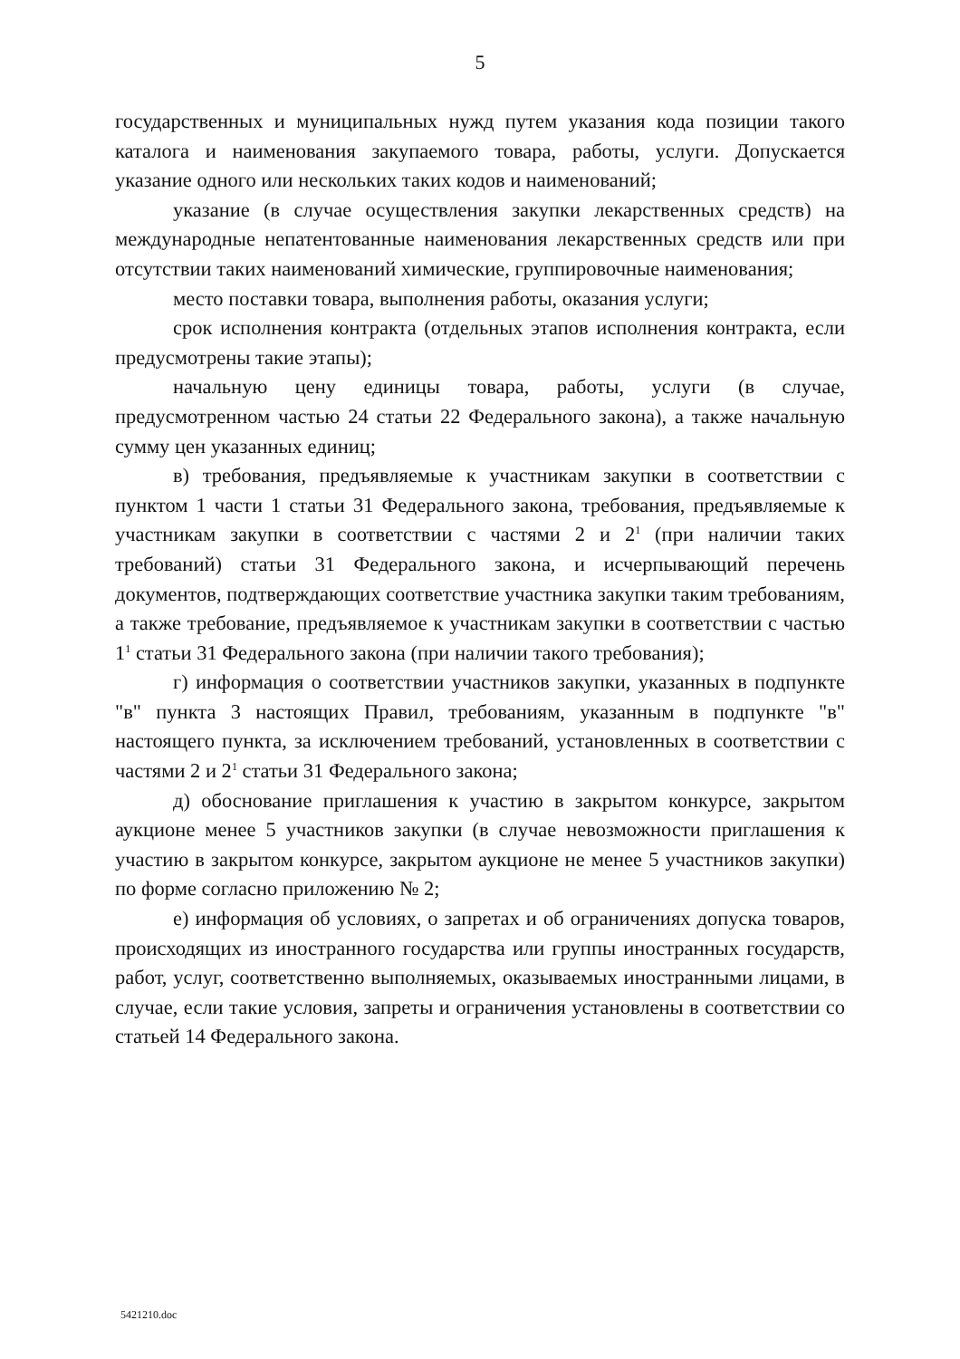5
государственных и муниципальных нужд путем указания кода позиции такого каталога и наименования закупаемого товара, работы, услуги. Допускается указание одного или нескольких таких кодов и наименований;
указание (в случае осуществления закупки лекарственных средств) на международные непатентованные наименования лекарственных средств или при отсутствии таких наименований химические, группировочные наименования;
место поставки товара, выполнения работы, оказания услуги;
срок исполнения контракта (отдельных этапов исполнения контракта, если предусмотрены такие этапы);
начальную цену единицы товара, работы, услуги (в случае, предусмотренном частью 24 статьи 22 Федерального закона), а также начальную сумму цен указанных единиц;
в) требования, предъявляемые к участникам закупки в соответствии с пунктом 1 части 1 статьи 31 Федерального закона, требования, предъявляемые к участникам закупки в соответствии с частями 2 и 2<sup>1</sup> (при наличии таких требований) статьи 31 Федерального закона, и исчерпывающий перечень документов, подтверждающих соответствие участника закупки таким требованиям, а также требование, предъявляемое к участникам закупки в соответствии с частью 1<sup>1</sup> статьи 31 Федерального закона (при наличии такого требования);
г) информация о соответствии участников закупки, указанных в подпункте "в" пункта 3 настоящих Правил, требованиям, указанным в подпункте "в" настоящего пункта, за исключением требований, установленных в соответствии с частями 2 и 2<sup>1</sup> статьи 31 Федерального закона;
д) обоснование приглашения к участию в закрытом конкурсе, закрытом аукционе менее 5 участников закупки (в случае невозможности приглашения к участию в закрытом конкурсе, закрытом аукционе не менее 5 участников закупки) по форме согласно приложению № 2;
е) информация об условиях, о запретах и об ограничениях допуска товаров, происходящих из иностранного государства или группы иностранных государств, работ, услуг, соответственно выполняемых, оказываемых иностранными лицами, в случае, если такие условия, запреты и ограничения установлены в соответствии со статьей 14 Федерального закона.
5421210.doc